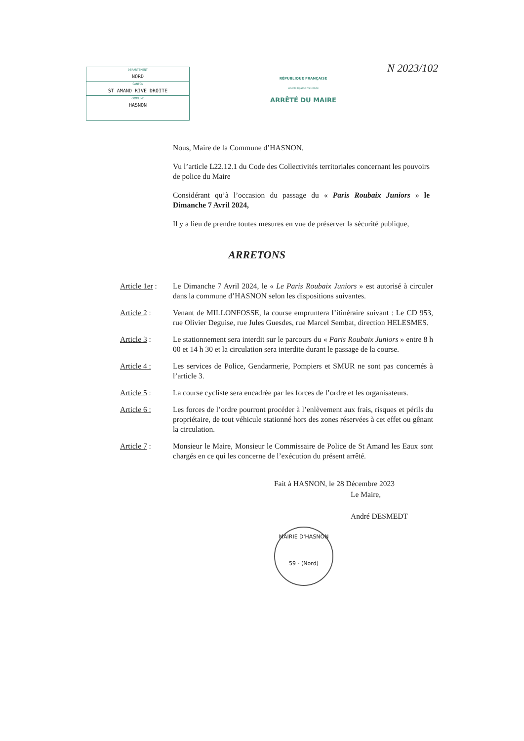DEPARTEMENT
NORD
CANTON
ST AMAND RIVE DROITE
COMMUNE
HASNON
RÉPUBLIQUE FRANÇAISE
Liberté Égalité Fraternité
ARRÊTÉ DU MAIRE
N 2023/102
Nous, Maire de la Commune d’HASNON,
Vu l’article L22.12.1 du Code des Collectivités territoriales concernant les pouvoirs de police du Maire
Considérant qu’à l’occasion du passage du « Paris Roubaix Juniors » le Dimanche 7 Avril 2024,
Il y a lieu de prendre toutes mesures en vue de préserver la sécurité publique,
ARRETONS
Article 1er :
Le Dimanche 7 Avril 2024, le « Le Paris Roubaix Juniors » est autorisé à circuler dans la commune d’HASNON selon les dispositions suivantes.
Article 2 : Venant de MILLONFOSSE, la course empruntera l’itinéraire suivant : Le CD 953, rue Olivier Deguise, rue Jules Guesdes, rue Marcel Sembat, direction HELESMES.
Article 3 : Le stationnement sera interdit sur le parcours du « Paris Roubaix Juniors » entre 8 h 00 et 14 h 30 et la circulation sera interdite durant le passage de la course.
Article 4 : Les services de Police, Gendarmerie, Pompiers et SMUR ne sont pas concernés à l’article 3.
Article 5 : La course cycliste sera encadrée par les forces de l’ordre et les organisateurs.
Article 6 : Les forces de l’ordre pourront procéder à l’enlèvement aux frais, risques et périls du propriétaire, de tout véhicule stationné hors des zones réservées à cet effet ou gênant la circulation.
Article 7 : Monsieur le Maire, Monsieur le Commissaire de Police de St Amand les Eaux sont chargés en ce qui les concerne de l’exécution du présent arrêté.
Fait à HASNON, le 28 Décembre 2023
Le Maire,
André DESMEDT
MAIRIE D'HASNON
59 - (Nord)